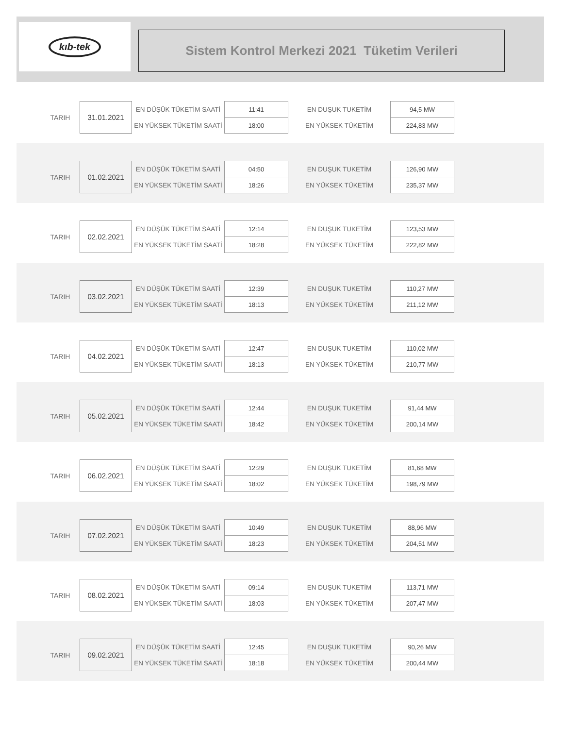kıb-tek
Sistem Kontrol Merkezi 2021 Tüketim Verileri
| TARIH | 31.01.2021 | EN DÜŞÜK TÜKETİM SAATİ | 11:41 | EN DUŞUK TUKETİM | 94,5 MW |
| | | EN YÜKSEK TÜKETİM SAATİ | 18:00 | EN YÜKSEK TÜKETİM | 224,83 MW |
| TARIH | 01.02.2021 | EN DÜŞÜK TÜKETİM SAATİ | 04:50 | EN DUŞUK TUKETİM | 126,90 MW |
| | | EN YÜKSEK TÜKETİM SAATİ | 18:26 | EN YÜKSEK TÜKETİM | 235,37 MW |
| TARIH | 02.02.2021 | EN DÜŞÜK TÜKETİM SAATİ | 12:14 | EN DUŞUK TUKETİM | 123,53 MW |
| | | EN YÜKSEK TÜKETİM SAATİ | 18:28 | EN YÜKSEK TÜKETİM | 222,82 MW |
| TARIH | 03.02.2021 | EN DÜŞÜK TÜKETİM SAATİ | 12:39 | EN DUŞUK TUKETİM | 110,27 MW |
| | | EN YÜKSEK TÜKETİM SAATİ | 18:13 | EN YÜKSEK TÜKETİM | 211,12 MW |
| TARIH | 04.02.2021 | EN DÜŞÜK TÜKETİM SAATİ | 12:47 | EN DUŞUK TUKETİM | 110,02 MW |
| | | EN YÜKSEK TÜKETİM SAATİ | 18:13 | EN YÜKSEK TÜKETİM | 210,77 MW |
| TARIH | 05.02.2021 | EN DÜŞÜK TÜKETİM SAATİ | 12:44 | EN DUŞUK TUKETİM | 91,44 MW |
| | | EN YÜKSEK TÜKETİM SAATİ | 18:42 | EN YÜKSEK TÜKETİM | 200,14 MW |
| TARIH | 06.02.2021 | EN DÜŞÜK TÜKETİM SAATİ | 12:29 | EN DUŞUK TUKETİM | 81,68 MW |
| | | EN YÜKSEK TÜKETİM SAATİ | 18:02 | EN YÜKSEK TÜKETİM | 198,79 MW |
| TARIH | 07.02.2021 | EN DÜŞÜK TÜKETİM SAATİ | 10:49 | EN DUŞUK TUKETİM | 88,96 MW |
| | | EN YÜKSEK TÜKETİM SAATİ | 18:23 | EN YÜKSEK TÜKETİM | 204,51 MW |
| TARIH | 08.02.2021 | EN DÜŞÜK TÜKETİM SAATİ | 09:14 | EN DUŞUK TUKETİM | 113,71 MW |
| | | EN YÜKSEK TÜKETİM SAATİ | 18:03 | EN YÜKSEK TÜKETİM | 207,47 MW |
| TARIH | 09.02.2021 | EN DÜŞÜK TÜKETİM SAATİ | 12:45 | EN DUŞUK TUKETİM | 90,26 MW |
| | | EN YÜKSEK TÜKETİM SAATİ | 18:18 | EN YÜKSEK TÜKETİM | 200,44 MW |